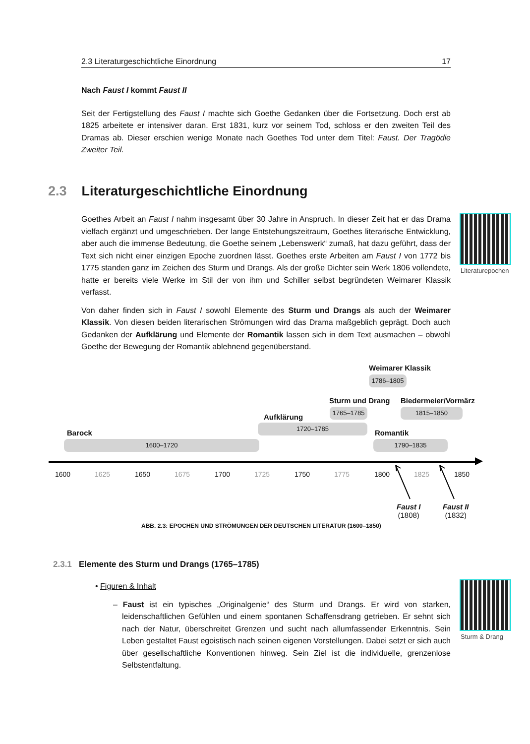2.3 Literaturgeschichtliche Einordnung 17
Nach Faust I kommt Faust II
Seit der Fertigstellung des Faust I machte sich Goethe Gedanken über die Fortsetzung. Doch erst ab 1825 arbeitete er intensiver daran. Erst 1831, kurz vor seinem Tod, schloss er den zweiten Teil des Dramas ab. Dieser erschien wenige Monate nach Goethes Tod unter dem Titel: Faust. Der Tragödie Zweiter Teil.
2.3 Literaturgeschichtliche Einordnung
Goethes Arbeit an Faust I nahm insgesamt über 30 Jahre in Anspruch. In dieser Zeit hat er das Drama vielfach ergänzt und umgeschrieben. Der lange Entstehungszeitraum, Goethes literarische Entwicklung, aber auch die immense Bedeutung, die Goethe seinem „Lebenswerk“ zumaß, hat dazu geführt, dass der Text sich nicht einer einzigen Epoche zuordnen lässt. Goethes erste Arbeiten am Faust I von 1772 bis 1775 standen ganz im Zeichen des Sturm und Drangs. Als der große Dichter sein Werk 1806 vollendete, hatte er bereits viele Werke im Stil der von ihm und Schiller selbst begründeten Weimarer Klassik verfasst.
Von daher finden sich in Faust I sowohl Elemente des Sturm und Drangs als auch der Weimarer Klassik. Von diesen beiden literarischen Strömungen wird das Drama maßgeblich geprägt. Doch auch Gedanken der Aufklärung und Elemente der Romantik lassen sich in dem Text ausmachen – obwohl Goethe der Bewegung der Romantik ablehnend gegenüberstand.
Literaturepochen
Weimarer Klassik
1786–1805
Sturm und Drang Biedermeier/Vormärz
1765–1785 1815–1850
Aufklärung
1720–1785
Barock Romantik
1600–1720 1790–1835
1600 1625 1650 1675 1700 1725 1750 1775 1800 1825 1850
Faust I
(1808)
Faust II
(1832)
ABB. 2.3: EPOCHEN UND STRÖMUNGEN DER DEUTSCHEN LITERATUR (1600–1850)
2.3.1 Elemente des Sturm und Drangs (1765–1785)
• Figuren & Inhalt
– Faust ist ein typisches „Originalgenie“ des Sturm und Drangs. Er wird von starken, leidenschaftlichen Gefühlen und einem spontanen Schaffensdrang getrieben. Er sehnt sich nach der Natur, überschreitet Grenzen und sucht nach allumfassender Erkenntnis. Sein Leben gestaltet Faust egoistisch nach seinen eigenen Vorstellungen. Dabei setzt er sich auch über gesellschaftliche Konventionen hinweg. Sein Ziel ist die individuelle, grenzenlose Selbstentfaltung.
Sturm & Drang